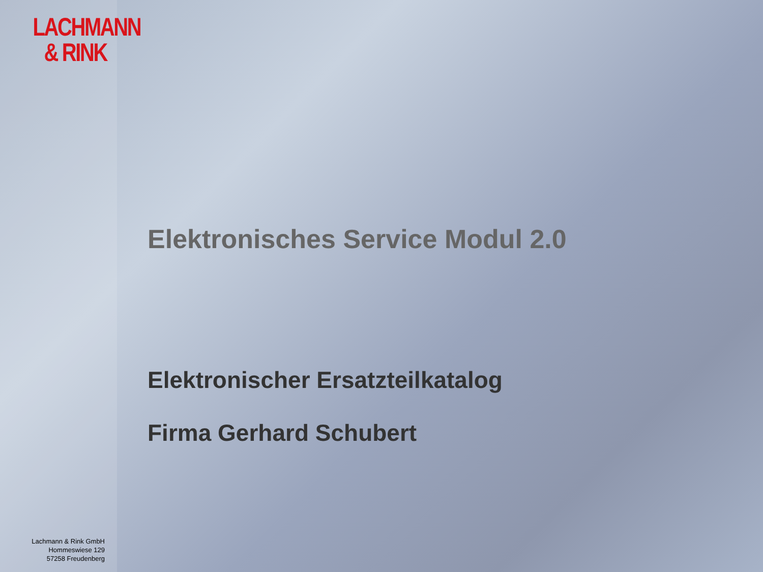LACHMANN
& RINK
Lachmann & Rink GmbH
Hommeswiese 129
57258 Freudenberg
Elektronisches Service Modul 2.0
Elektronischer Ersatzteilkatalog
Firma Gerhard Schubert